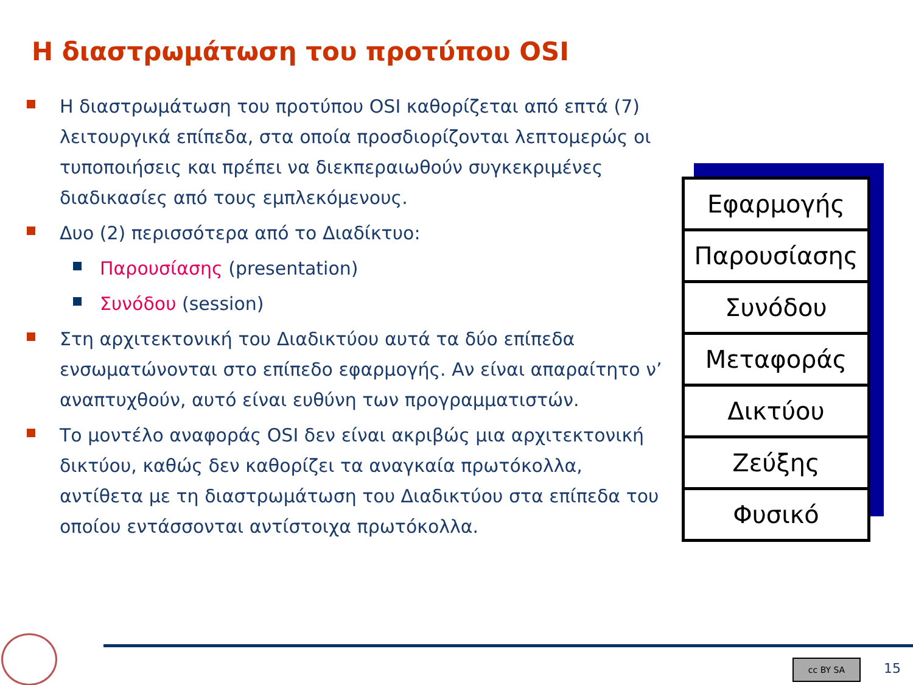Η διαστρωμάτωση του προτύπου OSI
Η διαστρωμάτωση του προτύπου OSI καθορίζεται από επτά (7) λειτουργικά επίπεδα, στα οποία προσδιορίζονται λεπτομερώς οι τυποποιήσεις και πρέπει να διεκπεραιωθούν συγκεκριμένες διαδικασίες από τους εμπλεκόμενους.
Δυο (2) περισσότερα από το Διαδίκτυο:
Παρουσίασης (presentation)
Συνόδου (session)
Στη αρχιτεκτονική του Διαδικτύου αυτά τα δύο επίπεδα ενσωματώνονται στο επίπεδο εφαρμογής. Αν είναι απαραίτητο ν’ αναπτυχθούν, αυτό είναι ευθύνη των προγραμματιστών.
Το μοντέλο αναφοράς OSI δεν είναι ακριβώς μια αρχιτεκτονική δικτύου, καθώς δεν καθορίζει τα αναγκαία πρωτόκολλα, αντίθετα με τη διαστρωμάτωση του Διαδικτύου στα επίπεδα του οποίου εντάσσονται αντίστοιχα πρωτόκολλα.
Εφαρμογής
Παρουσίασης
Συνόδου
Μεταφοράς
Δικτύου
Ζεύξης
Φυσικό
cc BY SA 15